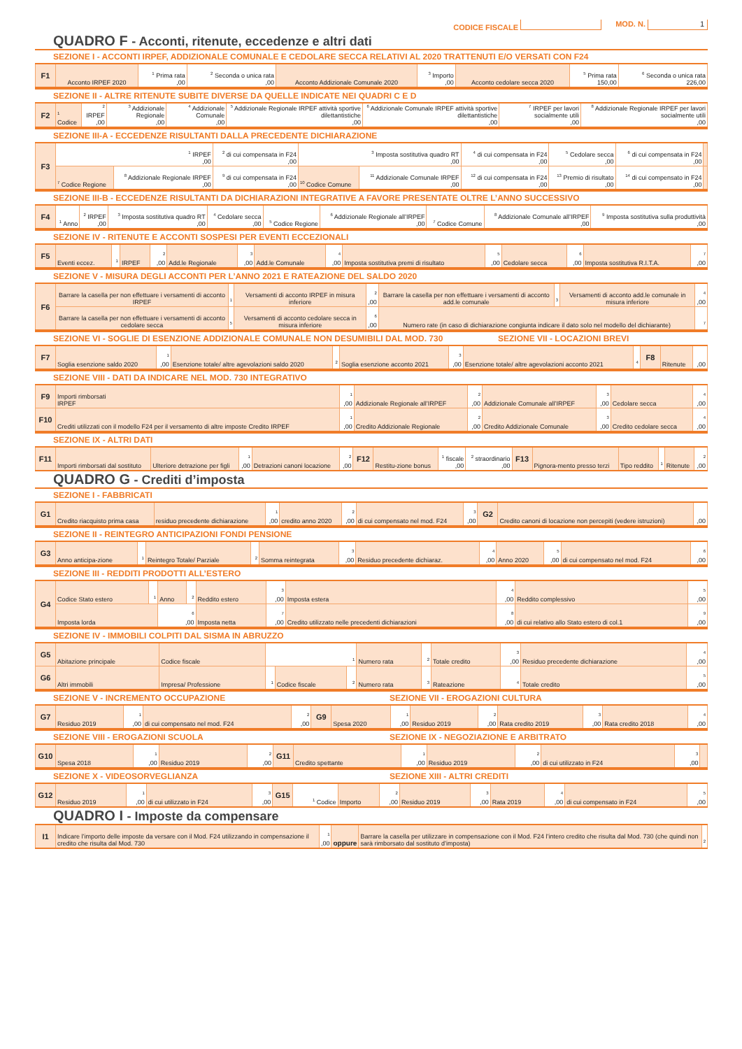CODICE FISCALE MOD. N. 1
QUADRO F - Acconti, ritenute, eccedenze e altri dati
SEZIONE I - ACCONTI IRPEF, ADDIZIONALE COMUNALE E CEDOLARE SECCA RELATIVI AL 2020 TRATTENUTI E/O VERSATI CON F24
| F1 | Acconto IRPEF 2020 | <sup>1</sup> Prima rata ,00 | <sup>2</sup> Seconda o unica rata ,00 | Acconto Addizionale Comunale 2020 | <sup>3</sup> Importo ,00 | Acconto cedolare secca 2020 | <sup>5</sup> Prima rata 150,00 | <sup>6</sup> Seconda o unica rata 226,00 |
SEZIONE II - ALTRE RITENUTE SUBITE DIVERSE DA QUELLE INDICATE NEI QUADRI C E D
| F2 | <sup>1</sup> Codice | <sup>2</sup> IRPEF ,00 | <sup>3</sup> Addizionale Regionale ,00 | <sup>4</sup> Addizionale Comunale ,00 | <sup>5</sup> Addizionale Regionale IRPEF attività sportive dilettantistiche ,00 | <sup>6</sup> Addizionale Comunale IRPEF attività sportive dilettantistiche ,00 | <sup>7</sup> IRPEF per lavori socialmente utili ,00 | <sup>8</sup> Addizionale Regionale IRPEF per lavori socialmente utili ,00 |
SEZIONE III-A - ECCEDENZE RISULTANTI DALLA PRECEDENTE DICHIARAZIONE
| F3 | <sup>1</sup> IRPEF ,00 | | <sup>2</sup> di cui compensata in F24 ,00 | <sup>3</sup> Imposta sostitutiva quadro RT ,00 | | <sup>4</sup> di cui compensata in F24 ,00 | <sup>5</sup> Cedolare secca ,00 | <sup>6</sup> di cui compensata in F24 ,00 | |
| | <sup>7</sup> Codice Regione | <sup>8</sup> Addizionale Regionale IRPEF ,00 | <sup>9</sup> di cui compensata in F24 ,00 | <sup>10</sup> Codice Comune | <sup>11</sup> Addizionale Comunale IRPEF ,00 | <sup>12</sup> di cui compensata in F24 ,00 | <sup>13</sup> Premio di risultato ,00 | <sup>14</sup> di cui compensato in F24 ,00 | |
SEZIONE III-B - ECCEDENZE RISULTANTI DA DICHIARAZIONI INTEGRATIVE A FAVORE PRESENTATE OLTRE L’ANNO SUCCESSIVO
| F4 | <sup>1</sup> Anno | <sup>2</sup> IRPEF ,00 | <sup>3</sup> Imposta sostitutiva quadro RT ,00 | <sup>4</sup> Cedolare secca ,00 | <sup>5</sup> Codice Regione | <sup>6</sup> Addizionale Regionale all’IRPEF ,00 | <sup>7</sup> Codice Comune | <sup>8</sup> Addizionale Comunale all’IRPEF ,00 | <sup>9</sup> Imposta sostitutiva sulla produttività ,00 |
SEZIONE IV - RITENUTE E ACCONTI SOSPESI PER EVENTI ECCEZIONALI
| F5 | Eventi eccez. | <sup>1</sup> | IRPEF | <sup>2</sup> ,00 | Add.le Regionale | <sup>3</sup> ,00 | Add.le Comunale | <sup>4</sup> ,00 | Imposta sostitutiva premi di risultato | <sup>5</sup> ,00 | Cedolare secca | <sup>6</sup> ,00 | Imposta sostitutiva R.I.T.A. | <sup>7</sup> ,00 |
SEZIONE V - MISURA DEGLI ACCONTI PER L’ANNO 2021 E RATEAZIONE DEL SALDO 2020
| F6 | Barrare la casella per non effettuare i versamenti di acconto IRPEF | <sup>1</sup> | Versamenti di acconto IRPEF in misura inferiore | <sup>2</sup> ,00 | Barrare la casella per non effettuare i versamenti di acconto add.le comunale | <sup>3</sup> | Versamenti di acconto add.le comunale in misura inferiore | <sup>4</sup> ,00 |
| | Barrare la casella per non effettuare i versamenti di acconto cedolare secca | <sup>5</sup> | Versamenti di acconto cedolare secca in misura inferiore | <sup>6</sup> ,00 | Numero rate (in caso di dichiarazione congiunta indicare il dato solo nel modello del dichiarante) | | | <sup>7</sup> |
SEZIONE VI - SOGLIE DI ESENZIONE ADDIZIONALE COMUNALE NON DESUMIBILI DAL MOD. 730
SEZIONE VII - LOCAZIONI BREVI
| F7 | Soglia esenzione saldo 2020 | <sup>1</sup> ,00 | Esenzione totale/ altre agevolazioni saldo 2020 | <sup>2</sup> | Soglia esenzione acconto 2021 | <sup>3</sup> ,00 | Esenzione totale/ altre agevolazioni acconto 2021 | <sup>4</sup> | F8 | Ritenute | ,00 |
SEZIONE VIII - DATI DA INDICARE NEL MOD. 730 INTEGRATIVO
| F9 | Importi rimborsati IRPEF | <sup>1</sup> ,00 | Addizionale Regionale all’IRPEF | <sup>2</sup> ,00 | Addizionale Comunale all’IRPEF | <sup>3</sup> ,00 | Cedolare secca | <sup>4</sup> ,00 |
| F10 | Crediti utilizzati con il modello F24 per il versamento di altre imposte Credito IRPEF | <sup>1</sup> ,00 | Credito Addizionale Regionale | <sup>2</sup> ,00 | Credito Addizionale Comunale | <sup>3</sup> ,00 | Credito cedolare secca | <sup>4</sup> ,00 |
SEZIONE IX - ALTRI DATI
| F11 | Importi rimborsati dal sostituto | Ulteriore detrazione per figli | <sup>1</sup> ,00 | Detrazioni canoni locazione | <sup>2</sup> ,00 | F12 | Restitu-zione bonus | <sup>1</sup> fiscale ,00 | <sup>2</sup> straordinario ,00 | F13 | Pignora-mento presso terzi | Tipo reddito | <sup>1</sup> | Ritenute | <sup>2</sup> ,00 |
QUADRO G - Crediti d’imposta
SEZIONE I - FABBRICATI
| G1 | Credito riacquisto prima casa | residuo precedente dichiarazione | <sup>1</sup> ,00 | credito anno 2020 | <sup>2</sup> ,00 | di cui compensato nel mod. F24 | <sup>3</sup> ,00 | G2 | Credito canoni di locazione non percepiti (vedere istruzioni) | ,00 |
SEZIONE II - REINTEGRO ANTICIPAZIONI FONDI PENSIONE
| G3 | Anno anticipa-zione | <sup>1</sup> | Reintegro Totale/ Parziale | <sup>2</sup> | Somma reintegrata | <sup>3</sup> ,00 | Residuo precedente dichiaraz. | <sup>4</sup> ,00 | Anno 2020 | <sup>5</sup> ,00 | di cui compensato nel mod. F24 | <sup>6</sup> ,00 |
SEZIONE III - REDDITI PRODOTTI ALL’ESTERO
| G4 | Codice Stato estero | <sup>1</sup> | Anno | <sup>2</sup> | Reddito estero | <sup>3</sup> ,00 | Imposta estera | <sup>4</sup> ,00 | Reddito complessivo | <sup>5</sup> ,00 |
| | Imposta lorda | | <sup>6</sup> ,00 | | Imposta netta | <sup>7</sup> ,00 | Credito utilizzato nelle precedenti dichiarazioni | <sup>8</sup> ,00 | di cui relativo allo Stato estero di col.1 | <sup>9</sup> ,00 |
SEZIONE IV - IMMOBILI COLPITI DAL SISMA IN ABRUZZO
| G5 | Abitazione principale | Codice fiscale | <sup>1</sup> | | | Numero rata | <sup>2</sup> | Totale credito | <sup>3</sup> ,00 | Residuo precedente dichiarazione | <sup>4</sup> ,00 |
| G6 | Altri immobili | Impresa/ Professione | <sup>1</sup> | Codice fiscale | <sup>2</sup> | Numero rata | <sup>3</sup> | Rateazione | <sup>4</sup> | Totale credito | <sup>5</sup> ,00 |
SEZIONE V - INCREMENTO OCCUPAZIONE
SEZIONE VII - EROGAZIONI CULTURA
| G7 | Residuo 2019 | <sup>1</sup> ,00 | di cui compensato nel mod. F24 | <sup>2</sup> ,00 | G9 | Spesa 2020 | <sup>1</sup> ,00 | Residuo 2019 | <sup>2</sup> ,00 | Rata credito 2019 | <sup>3</sup> ,00 | Rata credito 2018 | <sup>4</sup> ,00 |
SEZIONE VIII - EROGAZIONI SCUOLA
SEZIONE IX - NEGOZIAZIONE E ARBITRATO
| G10 | Spesa 2018 | <sup>1</sup> ,00 | Residuo 2019 | <sup>2</sup> ,00 | G11 | Credito spettante | <sup>1</sup> ,00 | Residuo 2019 | <sup>2</sup> ,00 | di cui utilizzato in F24 | <sup>3</sup> ,00 | |
SEZIONE X - VIDEOSORVEGLIANZA SEZIONE XIII - ALTRI CREDITI
| G12 | Residuo 2019 | <sup>1</sup> ,00 | di cui utilizzato in F24 | <sup>3</sup> ,00 | G15 | <sup>1</sup> Codice | Importo | <sup>2</sup> ,00 | Residuo 2019 | <sup>3</sup> ,00 | Rata 2019 | <sup>4</sup> ,00 | di cui compensato in F24 | <sup>5</sup> ,00 |
QUADRO I - Imposte da compensare
| I1 | Indicare l’importo delle imposte da versare con il Mod. F24 utilizzando in compensazione il credito che risulta dal Mod. 730 | <sup>1</sup> ,00 | oppure | Barrare la casella per utilizzare in compensazione con il Mod. F24 l’intero credito che risulta dal Mod. 730 (che quindi non sarà rimborsato dal sostituto d’imposta) | <sup>2</sup> |